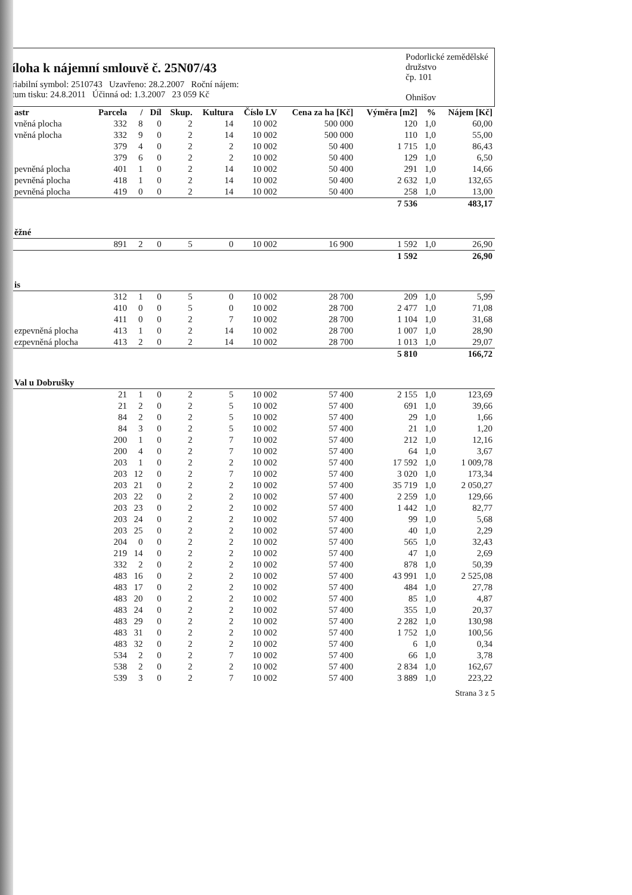íloha k nájemní smlouvě č. 25N07/43
riabilní symbol: 2510743 Uzavřeno: 28.2.2007 Roční nájem:
tum tisku: 24.8.2011 Účinná od: 1.3.2007 23 059 Kč
Podorlické zemědělské
družstvo
čp. 101
Ohnišov
| astr | Parcela | / | Díl | Skup. | Kultura | Číslo LV | Cena za ha [Kč] | Výměra [m2] | % | Nájem [Kč] |
| --- | --- | --- | --- | --- | --- | --- | --- | --- | --- | --- |
| vněná plocha | 332 | 8 | 0 | 2 | 14 | 10 002 | 500 000 | 120 | 1,0 | 60,00 |
| vněná plocha | 332 | 9 | 0 | 2 | 14 | 10 002 | 500 000 | 110 | 1,0 | 55,00 |
| | 379 | 4 | 0 | 2 | 2 | 10 002 | 50 400 | 1 715 | 1,0 | 86,43 |
| | 379 | 6 | 0 | 2 | 2 | 10 002 | 50 400 | 129 | 1,0 | 6,50 |
| pevněná plocha | 401 | 1 | 0 | 2 | 14 | 10 002 | 50 400 | 291 | 1,0 | 14,66 |
| pevněná plocha | 418 | 1 | 0 | 2 | 14 | 10 002 | 50 400 | 2 632 | 1,0 | 132,65 |
| pevněná plocha | 419 | 0 | 0 | 2 | 14 | 10 002 | 50 400 | 258 | 1,0 | 13,00 |
| | | | | | | | | 7 536 | | 483,17 |
| ěžné | | | | | | | | | | |
| | 891 | 2 | 0 | 5 | 0 | 10 002 | 16 900 | 1 592 | 1,0 | 26,90 |
| | | | | | | | | 1 592 | | 26,90 |
| is | | | | | | | | | | |
| | 312 | 1 | 0 | 5 | 0 | 10 002 | 28 700 | 209 | 1,0 | 5,99 |
| | 410 | 0 | 0 | 5 | 0 | 10 002 | 28 700 | 2 477 | 1,0 | 71,08 |
| | 411 | 0 | 0 | 2 | 7 | 10 002 | 28 700 | 1 104 | 1,0 | 31,68 |
| ezpevněná plocha | 413 | 1 | 0 | 2 | 14 | 10 002 | 28 700 | 1 007 | 1,0 | 28,90 |
| ezpevněná plocha | 413 | 2 | 0 | 2 | 14 | 10 002 | 28 700 | 1 013 | 1,0 | 29,07 |
| | | | | | | | | 5 810 | | 166,72 |
| Val u Dobrušky | | | | | | | | | | |
| | 21 | 1 | 0 | 2 | 5 | 10 002 | 57 400 | 2 155 | 1,0 | 123,69 |
| | 21 | 2 | 0 | 2 | 5 | 10 002 | 57 400 | 691 | 1,0 | 39,66 |
| | 84 | 2 | 0 | 2 | 5 | 10 002 | 57 400 | 29 | 1,0 | 1,66 |
| | 84 | 3 | 0 | 2 | 5 | 10 002 | 57 400 | 21 | 1,0 | 1,20 |
| | 200 | 1 | 0 | 2 | 7 | 10 002 | 57 400 | 212 | 1,0 | 12,16 |
| | 200 | 4 | 0 | 2 | 7 | 10 002 | 57 400 | 64 | 1,0 | 3,67 |
| | 203 | 1 | 0 | 2 | 2 | 10 002 | 57 400 | 17 592 | 1,0 | 1 009,78 |
| | 203 | 12 | 0 | 2 | 7 | 10 002 | 57 400 | 3 020 | 1,0 | 173,34 |
| | 203 | 21 | 0 | 2 | 2 | 10 002 | 57 400 | 35 719 | 1,0 | 2 050,27 |
| | 203 | 22 | 0 | 2 | 2 | 10 002 | 57 400 | 2 259 | 1,0 | 129,66 |
| | 203 | 23 | 0 | 2 | 2 | 10 002 | 57 400 | 1 442 | 1,0 | 82,77 |
| | 203 | 24 | 0 | 2 | 2 | 10 002 | 57 400 | 99 | 1,0 | 5,68 |
| | 203 | 25 | 0 | 2 | 2 | 10 002 | 57 400 | 40 | 1,0 | 2,29 |
| | 204 | 0 | 0 | 2 | 2 | 10 002 | 57 400 | 565 | 1,0 | 32,43 |
| | 219 | 14 | 0 | 2 | 2 | 10 002 | 57 400 | 47 | 1,0 | 2,69 |
| | 332 | 2 | 0 | 2 | 2 | 10 002 | 57 400 | 878 | 1,0 | 50,39 |
| | 483 | 16 | 0 | 2 | 2 | 10 002 | 57 400 | 43 991 | 1,0 | 2 525,08 |
| | 483 | 17 | 0 | 2 | 2 | 10 002 | 57 400 | 484 | 1,0 | 27,78 |
| | 483 | 20 | 0 | 2 | 2 | 10 002 | 57 400 | 85 | 1,0 | 4,87 |
| | 483 | 24 | 0 | 2 | 2 | 10 002 | 57 400 | 355 | 1,0 | 20,37 |
| | 483 | 29 | 0 | 2 | 2 | 10 002 | 57 400 | 2 282 | 1,0 | 130,98 |
| | 483 | 31 | 0 | 2 | 2 | 10 002 | 57 400 | 1 752 | 1,0 | 100,56 |
| | 483 | 32 | 0 | 2 | 2 | 10 002 | 57 400 | 6 | 1,0 | 0,34 |
| | 534 | 2 | 0 | 2 | 7 | 10 002 | 57 400 | 66 | 1,0 | 3,78 |
| | 538 | 2 | 0 | 2 | 2 | 10 002 | 57 400 | 2 834 | 1,0 | 162,67 |
| | 539 | 3 | 0 | 2 | 7 | 10 002 | 57 400 | 3 889 | 1,0 | 223,22 |
Strana 3 z 5